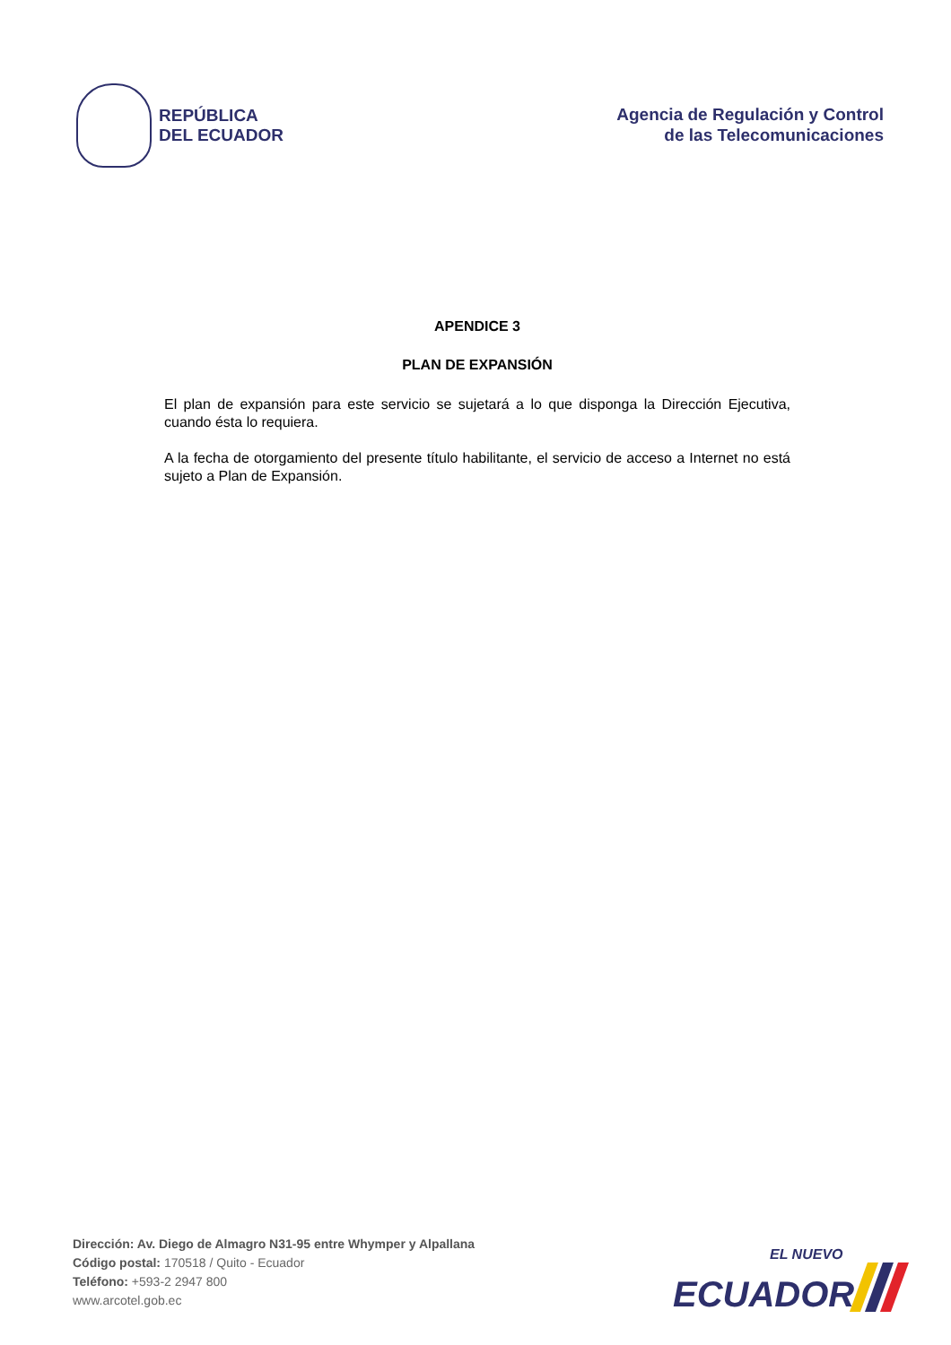REPÚBLICA
DEL ECUADOR
Agencia de Regulación y Control
de las Telecomunicaciones
APENDICE 3
PLAN DE EXPANSIÓN
El plan de expansión para este servicio se sujetará a lo que disponga la Dirección Ejecutiva, cuando ésta lo requiera.
A la fecha de otorgamiento del presente título habilitante, el servicio de acceso a Internet no está sujeto a Plan de Expansión.
Dirección: Av. Diego de Almagro N31-95 entre Whymper y Alpallana
Código postal: 170518 / Quito - Ecuador
Teléfono: +593-2 2947 800
www.arcotel.gob.ec
EL NUEVO
ECUADOR